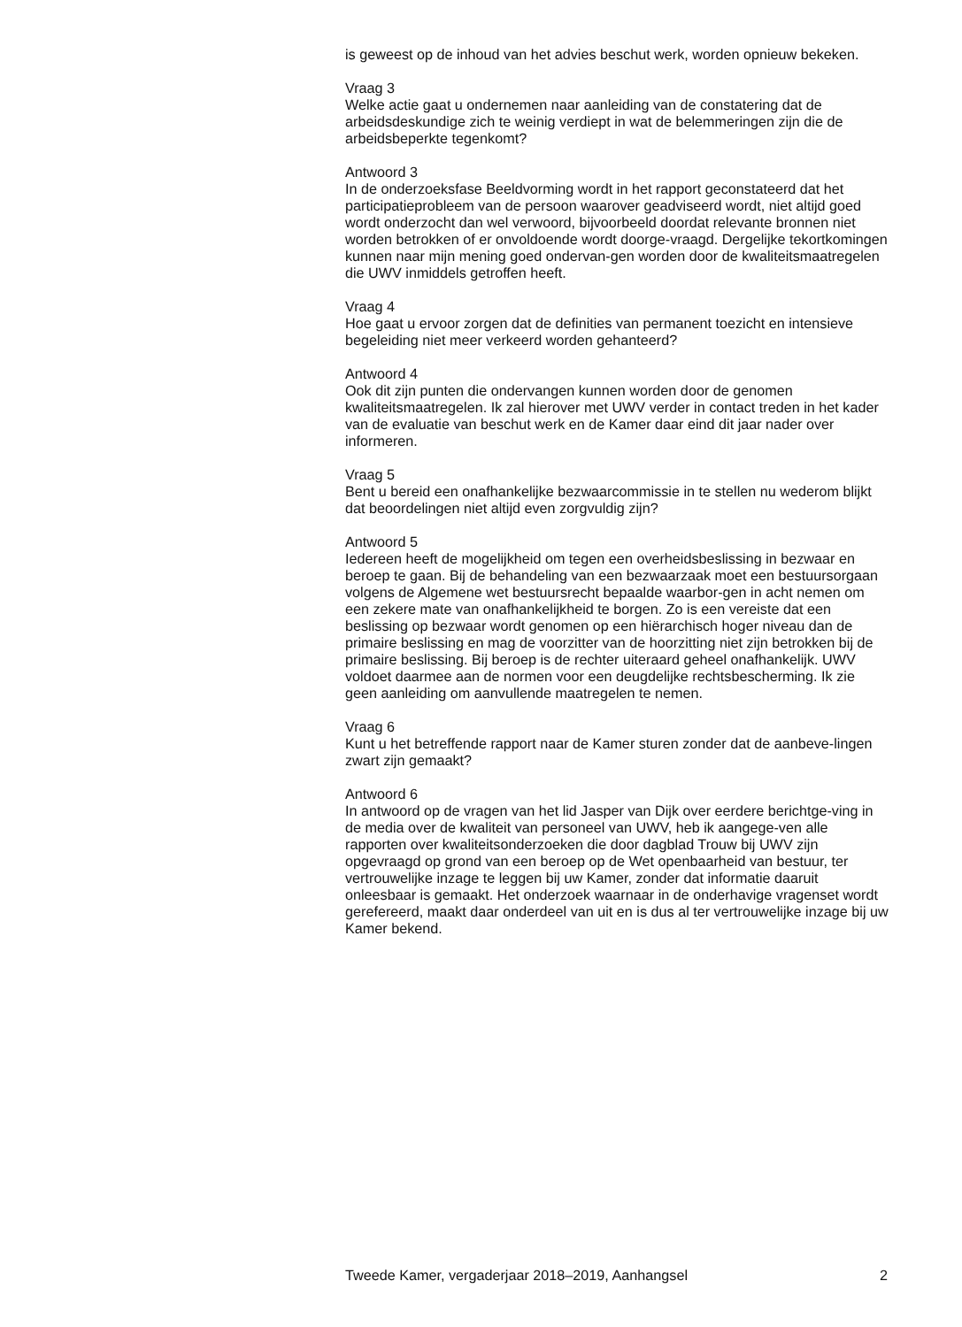is geweest op de inhoud van het advies beschut werk, worden opnieuw bekeken.
Vraag 3
Welke actie gaat u ondernemen naar aanleiding van de constatering dat de arbeidsdeskundige zich te weinig verdiept in wat de belemmeringen zijn die de arbeidsbeperkte tegenkomt?
Antwoord 3
In de onderzoeksfase Beeldvorming wordt in het rapport geconstateerd dat het participatieprobleem van de persoon waarover geadviseerd wordt, niet altijd goed wordt onderzocht dan wel verwoord, bijvoorbeeld doordat relevante bronnen niet worden betrokken of er onvoldoende wordt doorge-vraagd. Dergelijke tekortkomingen kunnen naar mijn mening goed ondervan-gen worden door de kwaliteitsmaatregelen die UWV inmiddels getroffen heeft.
Vraag 4
Hoe gaat u ervoor zorgen dat de definities van permanent toezicht en intensieve begeleiding niet meer verkeerd worden gehanteerd?
Antwoord 4
Ook dit zijn punten die ondervangen kunnen worden door de genomen kwaliteitsmaatregelen. Ik zal hierover met UWV verder in contact treden in het kader van de evaluatie van beschut werk en de Kamer daar eind dit jaar nader over informeren.
Vraag 5
Bent u bereid een onafhankelijke bezwaarcommissie in te stellen nu wederom blijkt dat beoordelingen niet altijd even zorgvuldig zijn?
Antwoord 5
Iedereen heeft de mogelijkheid om tegen een overheidsbeslissing in bezwaar en beroep te gaan. Bij de behandeling van een bezwaarzaak moet een bestuursorgaan volgens de Algemene wet bestuursrecht bepaalde waarbor-gen in acht nemen om een zekere mate van onafhankelijkheid te borgen. Zo is een vereiste dat een beslissing op bezwaar wordt genomen op een hiërarchisch hoger niveau dan de primaire beslissing en mag de voorzitter van de hoorzitting niet zijn betrokken bij de primaire beslissing. Bij beroep is de rechter uiteraard geheel onafhankelijk. UWV voldoet daarmee aan de normen voor een deugdelijke rechtsbescherming. Ik zie geen aanleiding om aanvullende maatregelen te nemen.
Vraag 6
Kunt u het betreffende rapport naar de Kamer sturen zonder dat de aanbeve-lingen zwart zijn gemaakt?
Antwoord 6
In antwoord op de vragen van het lid Jasper van Dijk over eerdere berichtge-ving in de media over de kwaliteit van personeel van UWV, heb ik aangege-ven alle rapporten over kwaliteitsonderzoeken die door dagblad Trouw bij UWV zijn opgevraagd op grond van een beroep op de Wet openbaarheid van bestuur, ter vertrouwelijke inzage te leggen bij uw Kamer, zonder dat informatie daaruit onleesbaar is gemaakt. Het onderzoek waarnaar in de onderhavige vragenset wordt gerefereerd, maakt daar onderdeel van uit en is dus al ter vertrouwelijke inzage bij uw Kamer bekend.
Tweede Kamer, vergaderjaar 2018–2019, Aanhangsel 2